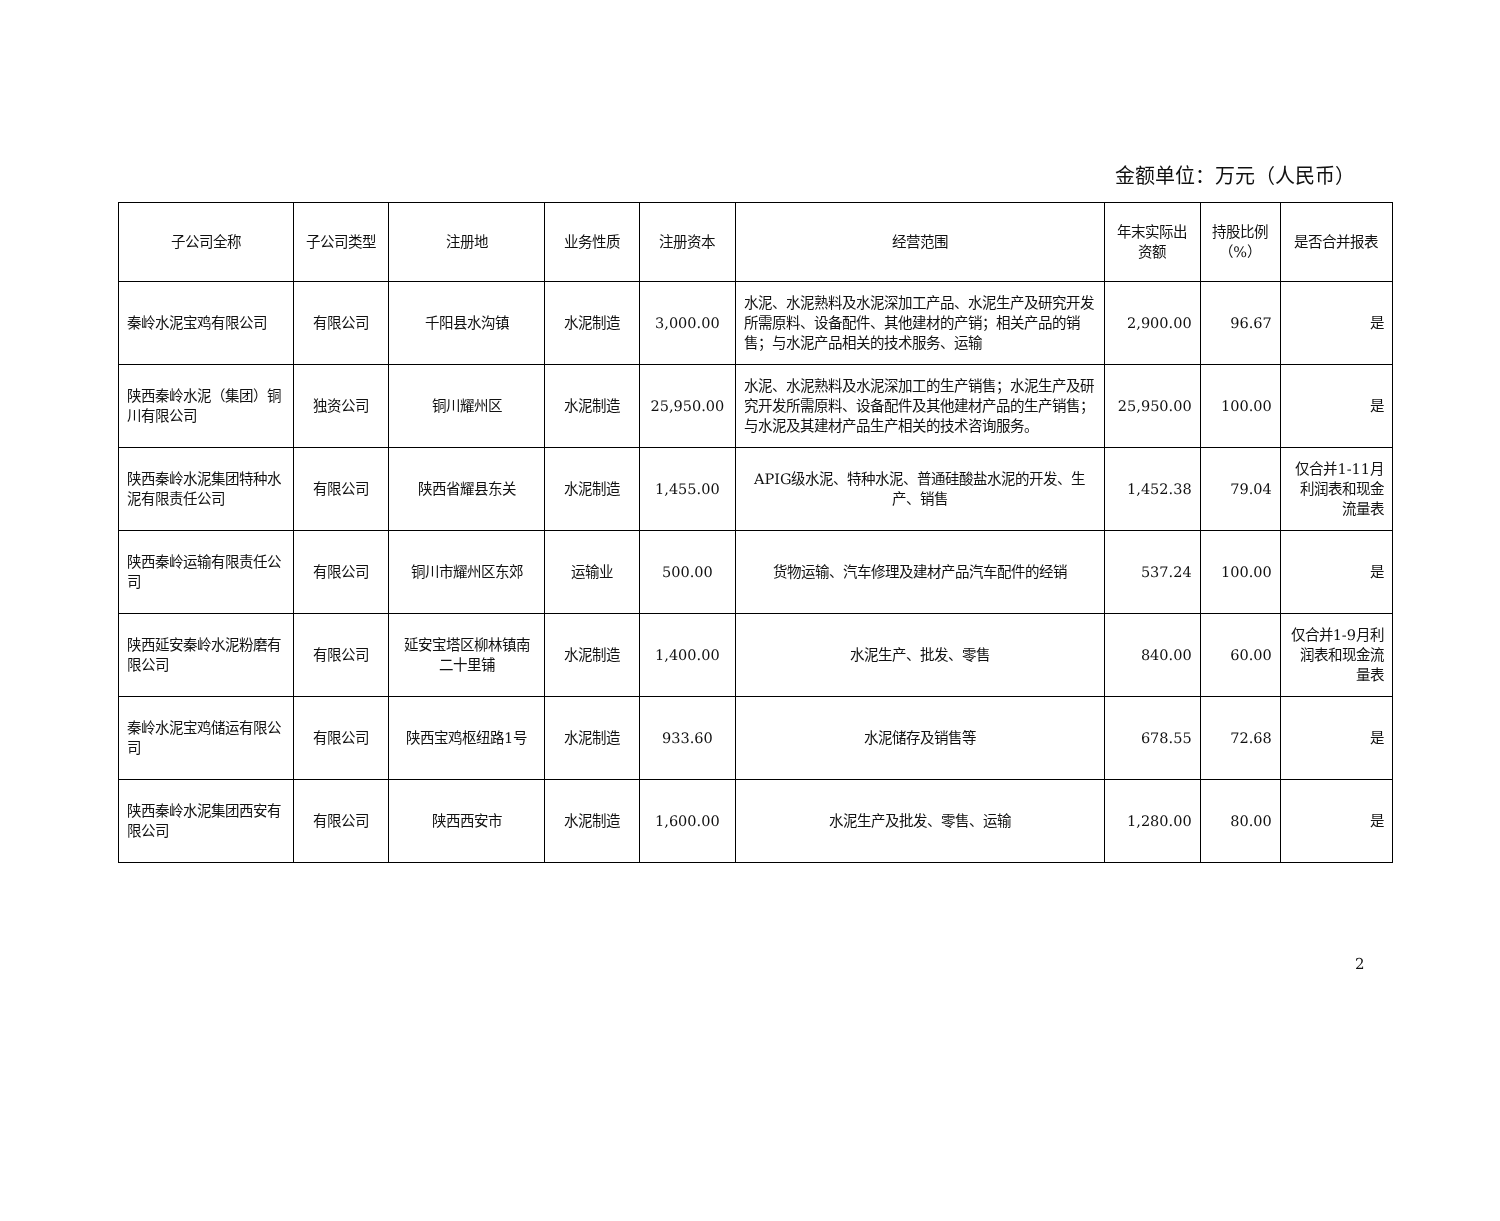金额单位：万元（人民币）
| 子公司全称 | 子公司类型 | 注册地 | 业务性质 | 注册资本 | 经营范围 | 年末实际出资额 | 持股比例（%） | 是否合并报表 |
| --- | --- | --- | --- | --- | --- | --- | --- | --- |
| 秦岭水泥宝鸡有限公司 | 有限公司 | 千阳县水沟镇 | 水泥制造 | 3,000.00 | 水泥、水泥熟料及水泥深加工产品、水泥生产及研究开发所需原料、设备配件、其他建材的产销；相关产品的销售；与水泥产品相关的技术服务、运输 | 2,900.00 | 96.67 | 是 |
| 陕西秦岭水泥（集团）铜川有限公司 | 独资公司 | 铜川耀州区 | 水泥制造 | 25,950.00 | 水泥、水泥熟料及水泥深加工的生产销售；水泥生产及研究开发所需原料、设备配件及其他建材产品的生产销售；与水泥及其建材产品生产相关的技术咨询服务。 | 25,950.00 | 100.00 | 是 |
| 陕西秦岭水泥集团特种水泥有限责任公司 | 有限公司 | 陕西省耀县东关 | 水泥制造 | 1,455.00 | APIG级水泥、特种水泥、普通硅酸盐水泥的开发、生产、销售 | 1,452.38 | 79.04 | 仅合并1-11月利润表和现金流量表 |
| 陕西秦岭运输有限责任公司 | 有限公司 | 铜川市耀州区东郊 | 运输业 | 500.00 | 货物运输、汽车修理及建材产品汽车配件的经销 | 537.24 | 100.00 | 是 |
| 陕西延安秦岭水泥粉磨有限公司 | 有限公司 | 延安宝塔区柳林镇南二十里铺 | 水泥制造 | 1,400.00 | 水泥生产、批发、零售 | 840.00 | 60.00 | 仅合并1-9月利润表和现金流量表 |
| 秦岭水泥宝鸡储运有限公司 | 有限公司 | 陕西宝鸡枢纽路1号 | 水泥制造 | 933.60 | 水泥储存及销售等 | 678.55 | 72.68 | 是 |
| 陕西秦岭水泥集团西安有限公司 | 有限公司 | 陕西西安市 | 水泥制造 | 1,600.00 | 水泥生产及批发、零售、运输 | 1,280.00 | 80.00 | 是 |
2